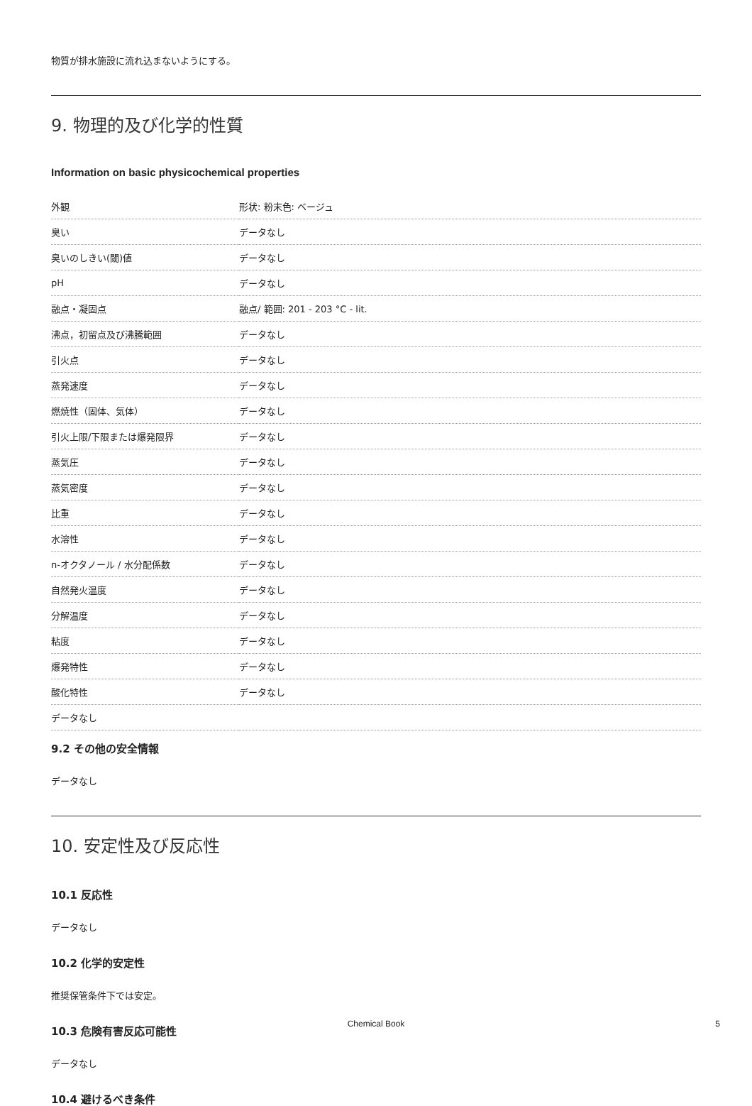物質が排水施設に流れ込まないようにする。
9. 物理的及び化学的性質
Information on basic physicochemical properties
| 外観 | 形状: 粉末色: ベージュ |
| 臭い | データなし |
| 臭いのしきい(閾)値 | データなし |
| pH | データなし |
| 融点・凝固点 | 融点/ 範囲: 201 - 203 °C - lit. |
| 沸点，初留点及び沸騰範囲 | データなし |
| 引火点 | データなし |
| 蒸発速度 | データなし |
| 燃焼性（固体、気体） | データなし |
| 引火上限/下限または爆発限界 | データなし |
| 蒸気圧 | データなし |
| 蒸気密度 | データなし |
| 比重 | データなし |
| 水溶性 | データなし |
| n-オクタノール / 水分配係数 | データなし |
| 自然発火温度 | データなし |
| 分解温度 | データなし |
| 粘度 | データなし |
| 爆発特性 | データなし |
| 酸化特性 | データなし |
| データなし | |
9.2 その他の安全情報
データなし
10. 安定性及び反応性
10.1 反応性
データなし
10.2 化学的安定性
推奨保管条件下では安定。
10.3 危険有害反応可能性
データなし
10.4 避けるべき条件
Chemical Book 5